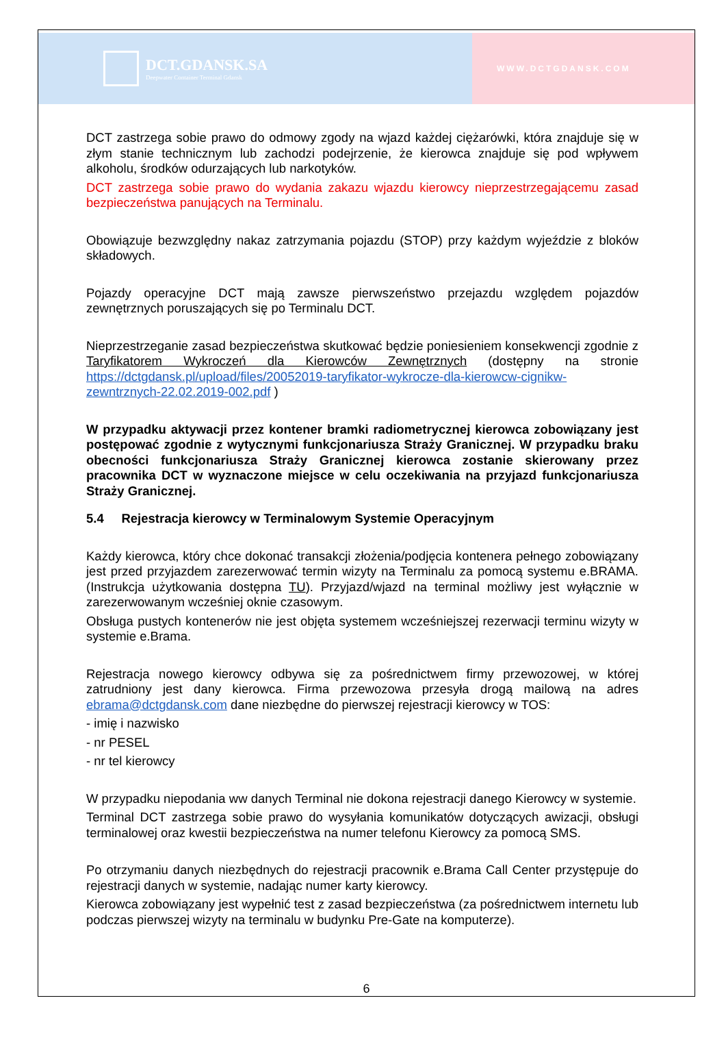DCT.GDANSK.SA
Deepwater Container Terminal Gdansk
WWW.DCTGDANSK.COM
DCT zastrzega sobie prawo do odmowy zgody na wjazd każdej ciężarówki, która znajduje się w złym stanie technicznym lub zachodzi podejrzenie, że kierowca znajduje się pod wpływem alkoholu, środków odurzających lub narkotyków.
DCT zastrzega sobie prawo do wydania zakazu wjazdu kierowcy nieprzestrzegającemu zasad bezpieczeństwa panujących na Terminalu.
Obowiązuje bezwzględny nakaz zatrzymania pojazdu (STOP) przy każdym wyjeździe z bloków składowych.
Pojazdy operacyjne DCT mają zawsze pierwszeństwo przejazdu względem pojazdów zewnętrznych poruszających się po Terminalu DCT.
Nieprzestrzeganie zasad bezpieczeństwa skutkować będzie poniesieniem konsekwencji zgodnie z Taryfikatorem Wykroczeń dla Kierowców Zewnętrznych (dostępny na stronie https://dctgdansk.pl/upload/files/20052019-taryfikator-wykrocze-dla-kierowcw-cignikw-zewntrznych-22.02.2019-002.pdf )
W przypadku aktywacji przez kontener bramki radiometrycznej kierowca zobowiązany jest postępować zgodnie z wytycznymi funkcjonariusza Straży Granicznej. W przypadku braku obecności funkcjonariusza Straży Granicznej kierowca zostanie skierowany przez pracownika DCT w wyznaczone miejsce w celu oczekiwania na przyjazd funkcjonariusza Straży Granicznej.
5.4 Rejestracja kierowcy w Terminalowym Systemie Operacyjnym
Każdy kierowca, który chce dokonać transakcji złożenia/podjęcia kontenera pełnego zobowiązany jest przed przyjazdem zarezerwować termin wizyty na Terminalu za pomocą systemu e.BRAMA. (Instrukcja użytkowania dostępna TU). Przyjazd/wjazd na terminal możliwy jest wyłącznie w zarezerwowanym wcześniej oknie czasowym.
Obsługa pustych kontenerów nie jest objęta systemem wcześniejszej rezerwacji terminu wizyty w systemie e.Brama.
Rejestracja nowego kierowcy odbywa się za pośrednictwem firmy przewozowej, w której zatrudniony jest dany kierowca. Firma przewozowa przesyła drogą mailową na adres ebrama@dctgdansk.com dane niezbędne do pierwszej rejestracji kierowcy w TOS:
- imię i nazwisko
- nr PESEL
- nr tel kierowcy
W przypadku niepodania ww danych Terminal nie dokona rejestracji danego Kierowcy w systemie.
Terminal DCT zastrzega sobie prawo do wysyłania komunikatów dotyczących awizacji, obsługi terminalowej oraz kwestii bezpieczeństwa na numer telefonu Kierowcy za pomocą SMS.
Po otrzymaniu danych niezbędnych do rejestracji pracownik e.Brama Call Center przystępuje do rejestracji danych w systemie, nadając numer karty kierowcy.
Kierowca zobowiązany jest wypełnić test z zasad bezpieczeństwa (za pośrednictwem internetu lub podczas pierwszej wizyty na terminalu w budynku Pre-Gate na komputerze).
6